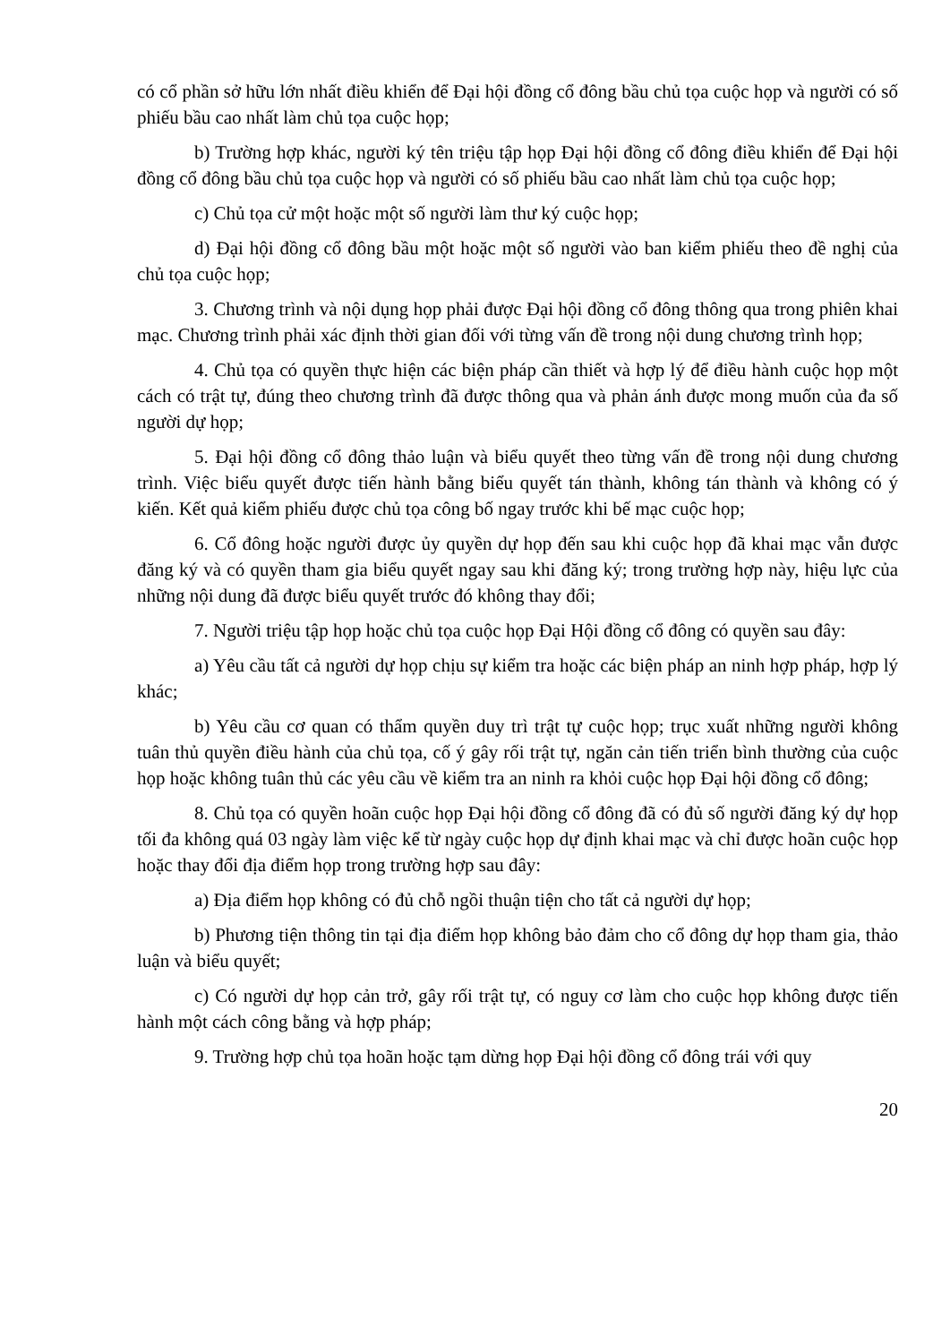có cổ phần sở hữu lớn nhất điều khiển để Đại hội đồng cổ đông bầu chủ tọa cuộc họp và người có số phiếu bầu cao nhất làm chủ tọa cuộc họp;
b) Trường hợp khác, người ký tên triệu tập họp Đại hội đồng cổ đông điều khiển để Đại hội đồng cổ đông bầu chủ tọa cuộc họp và người có số phiếu bầu cao nhất làm chủ tọa cuộc họp;
c) Chủ tọa cử một hoặc một số người làm thư ký cuộc họp;
d) Đại hội đồng cổ đông bầu một hoặc một số người vào ban kiểm phiếu theo đề nghị của chủ tọa cuộc họp;
3. Chương trình và nội dụng họp phải được Đại hội đồng cổ đông thông qua trong phiên khai mạc. Chương trình phải xác định thời gian đối với từng vấn đề trong nội dung chương trình họp;
4. Chủ tọa có quyền thực hiện các biện pháp cần thiết và hợp lý để điều hành cuộc họp một cách có trật tự, đúng theo chương trình đã được thông qua và phản ánh được mong muốn của đa số người dự họp;
5. Đại hội đồng cổ đông thảo luận và biểu quyết theo từng vấn đề trong nội dung chương trình. Việc biểu quyết được tiến hành bằng biểu quyết tán thành, không tán thành và không có ý kiến. Kết quả kiểm phiếu được chủ tọa công bố ngay trước khi bế mạc cuộc họp;
6. Cổ đông hoặc người được ủy quyền dự họp đến sau khi cuộc họp đã khai mạc vẫn được đăng ký và có quyền tham gia biểu quyết ngay sau khi đăng ký; trong trường hợp này, hiệu lực của những nội dung đã được biểu quyết trước đó không thay đổi;
7. Người triệu tập họp hoặc chủ tọa cuộc họp Đại Hội đồng cổ đông có quyền sau đây:
a) Yêu cầu tất cả người dự họp chịu sự kiểm tra hoặc các biện pháp an ninh hợp pháp, hợp lý khác;
b) Yêu cầu cơ quan có thẩm quyền duy trì trật tự cuộc họp; trục xuất những người không tuân thủ quyền điều hành của chủ tọa, cố ý gây rối trật tự, ngăn cản tiến triển bình thường của cuộc họp hoặc không tuân thủ các yêu cầu về kiểm tra an ninh ra khỏi cuộc họp Đại hội đồng cổ đông;
8. Chủ tọa có quyền hoãn cuộc họp Đại hội đồng cổ đông đã có đủ số người đăng ký dự họp tối đa không quá 03 ngày làm việc kể từ ngày cuộc họp dự định khai mạc và chỉ được hoãn cuộc họp hoặc thay đổi địa điểm họp trong trường hợp sau đây:
a) Địa điểm họp không có đủ chỗ ngồi thuận tiện cho tất cả người dự họp;
b) Phương tiện thông tin tại địa điểm họp không bảo đảm cho cổ đông dự họp tham gia, thảo luận và biểu quyết;
c) Có người dự họp cản trở, gây rối trật tự, có nguy cơ làm cho cuộc họp không được tiến hành một cách công bằng và hợp pháp;
9. Trường hợp chủ tọa hoãn hoặc tạm dừng họp Đại hội đồng cổ đông trái với quy
20